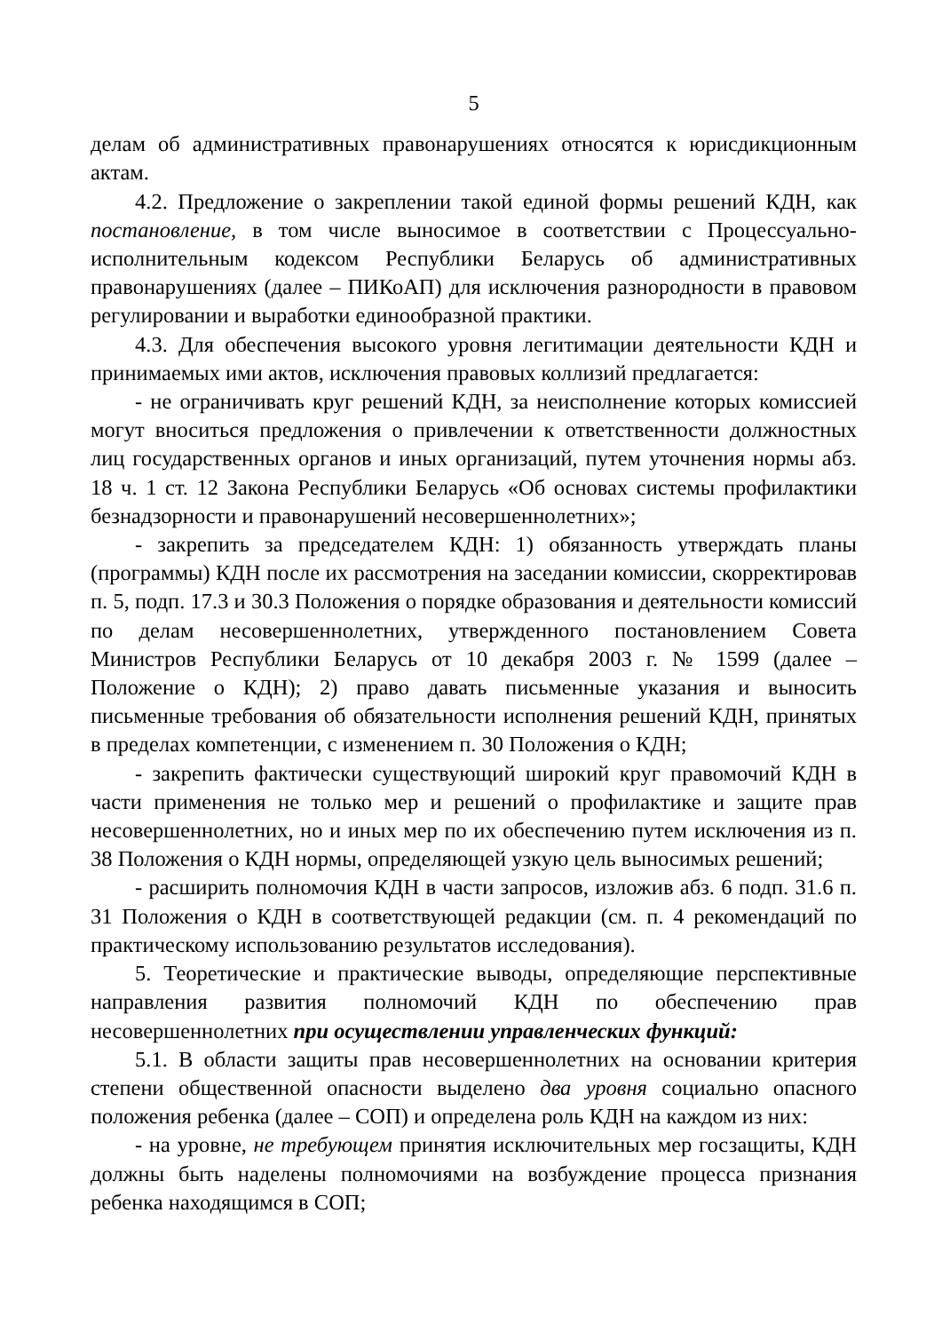5
делам об административных правонарушениях относятся к юрисдикционным актам.
4.2. Предложение о закреплении такой единой формы решений КДН, как постановление, в том числе выносимое в соответствии с Процессуально-исполнительным кодексом Республики Беларусь об административных правонарушениях (далее – ПИКоАП) для исключения разнородности в правовом регулировании и выработки единообразной практики.
4.3. Для обеспечения высокого уровня легитимации деятельности КДН и принимаемых ими актов, исключения правовых коллизий предлагается:
- не ограничивать круг решений КДН, за неисполнение которых комиссией могут вноситься предложения о привлечении к ответственности должностных лиц государственных органов и иных организаций, путем уточнения нормы абз. 18 ч. 1 ст. 12 Закона Республики Беларусь «Об основах системы профилактики безнадзорности и правонарушений несовершеннолетних»;
- закрепить за председателем КДН: 1) обязанность утверждать планы (программы) КДН после их рассмотрения на заседании комиссии, скорректировав п. 5, подп. 17.3 и 30.3 Положения о порядке образования и деятельности комиссий по делам несовершеннолетних, утвержденного постановлением Совета Министров Республики Беларусь от 10 декабря 2003 г. № 1599 (далее – Положение о КДН); 2) право давать письменные указания и выносить письменные требования об обязательности исполнения решений КДН, принятых в пределах компетенции, с изменением п. 30 Положения о КДН;
- закрепить фактически существующий широкий круг правомочий КДН в части применения не только мер и решений о профилактике и защите прав несовершеннолетних, но и иных мер по их обеспечению путем исключения из п. 38 Положения о КДН нормы, определяющей узкую цель выносимых решений;
- расширить полномочия КДН в части запросов, изложив абз. 6 подп. 31.6 п. 31 Положения о КДН в соответствующей редакции (см. п. 4 рекомендаций по практическому использованию результатов исследования).
5. Теоретические и практические выводы, определяющие перспективные направления развития полномочий КДН по обеспечению прав несовершеннолетних при осуществлении управленческих функций:
5.1. В области защиты прав несовершеннолетних на основании критерия степени общественной опасности выделено два уровня социально опасного положения ребенка (далее – СОП) и определена роль КДН на каждом из них:
- на уровне, не требующем принятия исключительных мер госзащиты, КДН должны быть наделены полномочиями на возбуждение процесса признания ребенка находящимся в СОП;